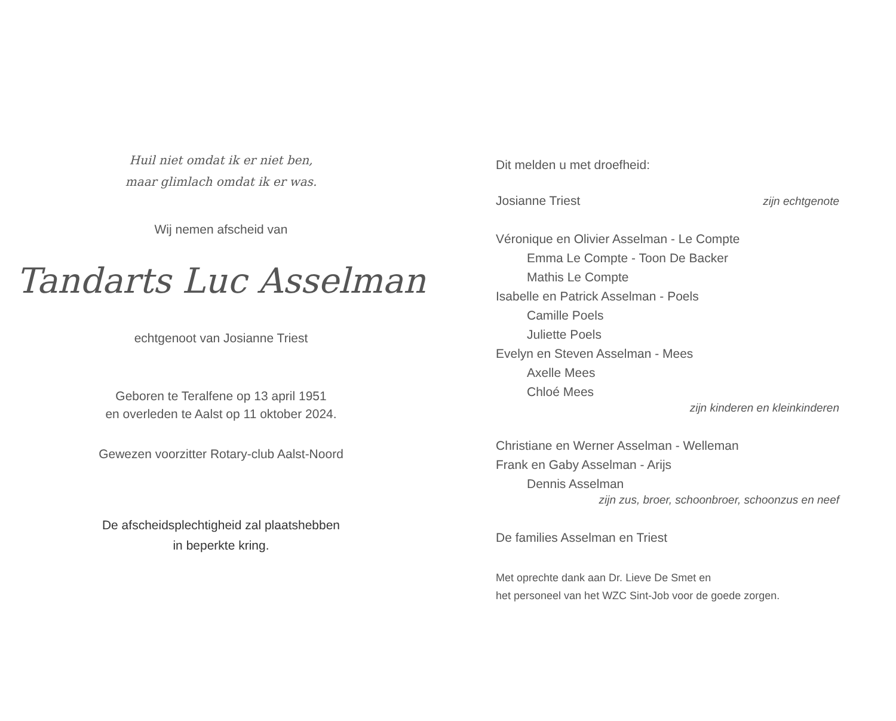Huil niet omdat ik er niet ben,
maar glimlach omdat ik er was.
Wij nemen afscheid van
Tandarts Luc Asselman
echtgenoot van Josianne Triest
Geboren te Teralfene op 13 april 1951
en overleden te Aalst op 11 oktober 2024.
Gewezen voorzitter Rotary-club Aalst-Noord
De afscheidsplechtigheid zal plaatshebben
in beperkte kring.
Dit melden u met droefheid:
Josianne Triest zijn echtgenote
Véronique en Olivier Asselman - Le Compte
Emma Le Compte - Toon De Backer
Mathis Le Compte
Isabelle en Patrick Asselman - Poels
Camille Poels
Juliette Poels
Evelyn en Steven Asselman - Mees
Axelle Mees
Chloé Mees
zijn kinderen en kleinkinderen
Christiane en Werner Asselman - Welleman
Frank en Gaby Asselman - Arijs
Dennis Asselman
zijn zus, broer, schoonbroer, schoonzus en neef
De families Asselman en Triest
Met oprechte dank aan Dr. Lieve De Smet en
het personeel van het WZC Sint-Job voor de goede zorgen.